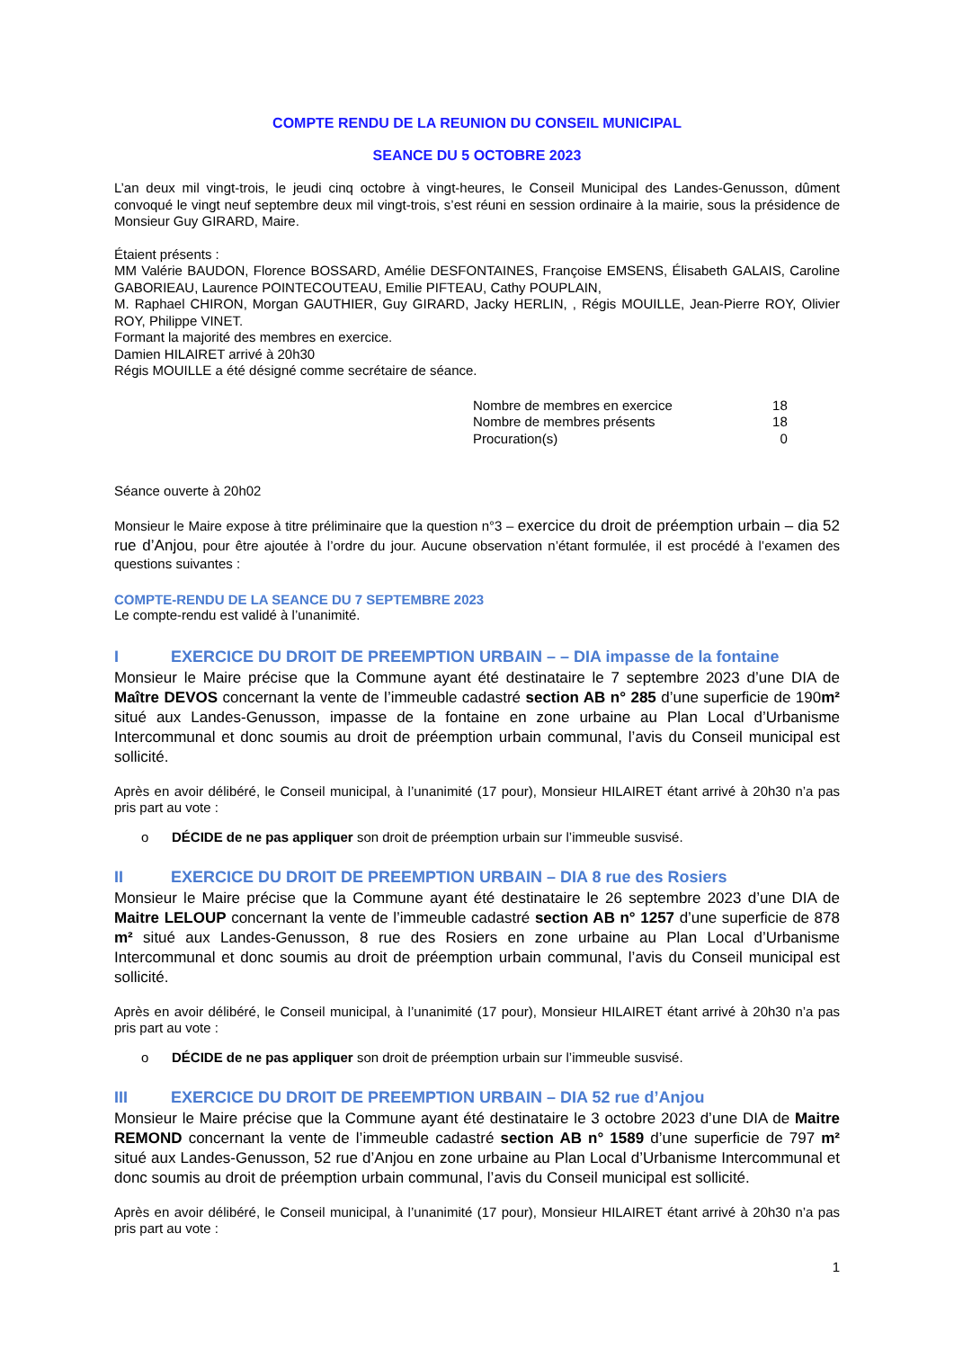COMPTE RENDU DE LA REUNION DU CONSEIL MUNICIPAL
SEANCE DU 5 OCTOBRE 2023
L’an deux mil vingt-trois, le jeudi cinq octobre à vingt-heures, le Conseil Municipal des Landes-Genusson, dûment convoqué le vingt neuf septembre deux mil vingt-trois, s’est réuni en session ordinaire à la mairie, sous la présidence de Monsieur Guy GIRARD, Maire.
Étaient présents :
MM Valérie BAUDON, Florence BOSSARD, Amélie DESFONTAINES, Françoise EMSENS, Élisabeth GALAIS, Caroline GABORIEAU, Laurence POINTECOUTEAU, Emilie PIFTEAU, Cathy POUPLAIN,
M. Raphael CHIRON, Morgan GAUTHIER, Guy GIRARD, Jacky HERLIN, , Régis MOUILLE, Jean-Pierre ROY, Olivier ROY, Philippe VINET.
Formant la majorité des membres en exercice.
Damien HILAIRET arrivé à 20h30
Régis MOUILLE a été désigné comme secrétaire de séance.
| Nombre de membres en exercice | 18 |
| Nombre de membres présents | 18 |
| Procuration(s) | 0 |
Séance ouverte à 20h02
Monsieur le Maire expose à titre préliminaire que la question n°3 – exercice du droit de préemption urbain – dia 52 rue d’Anjou, pour être ajoutée à l’ordre du jour. Aucune observation n’étant formulée, il est procédé à l’examen des questions suivantes :
COMPTE-RENDU DE LA SEANCE DU 7 SEPTEMBRE 2023
Le compte-rendu est validé à l’unanimité.
I EXERCICE DU DROIT DE PREEMPTION URBAIN – – DIA impasse de la fontaine
Monsieur le Maire précise que la Commune ayant été destinataire le 7 septembre 2023 d’une DIA de Maître DEVOS concernant la vente de l’immeuble cadastré section AB n° 285 d’une superficie de 190m² situé aux Landes-Genusson, impasse de la fontaine en zone urbaine au Plan Local d’Urbanisme Intercommunal et donc soumis au droit de préemption urbain communal, l’avis du Conseil municipal est sollicité.
Après en avoir délibéré, le Conseil municipal, à l’unanimité (17 pour), Monsieur HILAIRET étant arrivé à 20h30 n’a pas pris part au vote :
o DÉCIDE de ne pas appliquer son droit de préemption urbain sur l’immeuble susvisé.
II EXERCICE DU DROIT DE PREEMPTION URBAIN – DIA 8 rue des Rosiers
Monsieur le Maire précise que la Commune ayant été destinataire le 26 septembre 2023 d’une DIA de Maitre LELOUP concernant la vente de l’immeuble cadastré section AB n° 1257 d’une superficie de 878 m² situé aux Landes-Genusson, 8 rue des Rosiers en zone urbaine au Plan Local d’Urbanisme Intercommunal et donc soumis au droit de préemption urbain communal, l’avis du Conseil municipal est sollicité.
Après en avoir délibéré, le Conseil municipal, à l’unanimité (17 pour), Monsieur HILAIRET étant arrivé à 20h30 n’a pas pris part au vote :
o DÉCIDE de ne pas appliquer son droit de préemption urbain sur l’immeuble susvisé.
III EXERCICE DU DROIT DE PREEMPTION URBAIN – DIA 52 rue d’Anjou
Monsieur le Maire précise que la Commune ayant été destinataire le 3 octobre 2023 d’une DIA de Maitre REMOND concernant la vente de l’immeuble cadastré section AB n° 1589 d’une superficie de 797 m² situé aux Landes-Genusson, 52 rue d’Anjou en zone urbaine au Plan Local d’Urbanisme Intercommunal et donc soumis au droit de préemption urbain communal, l’avis du Conseil municipal est sollicité.
Après en avoir délibéré, le Conseil municipal, à l’unanimité (17 pour), Monsieur HILAIRET étant arrivé à 20h30 n’a pas pris part au vote :
1